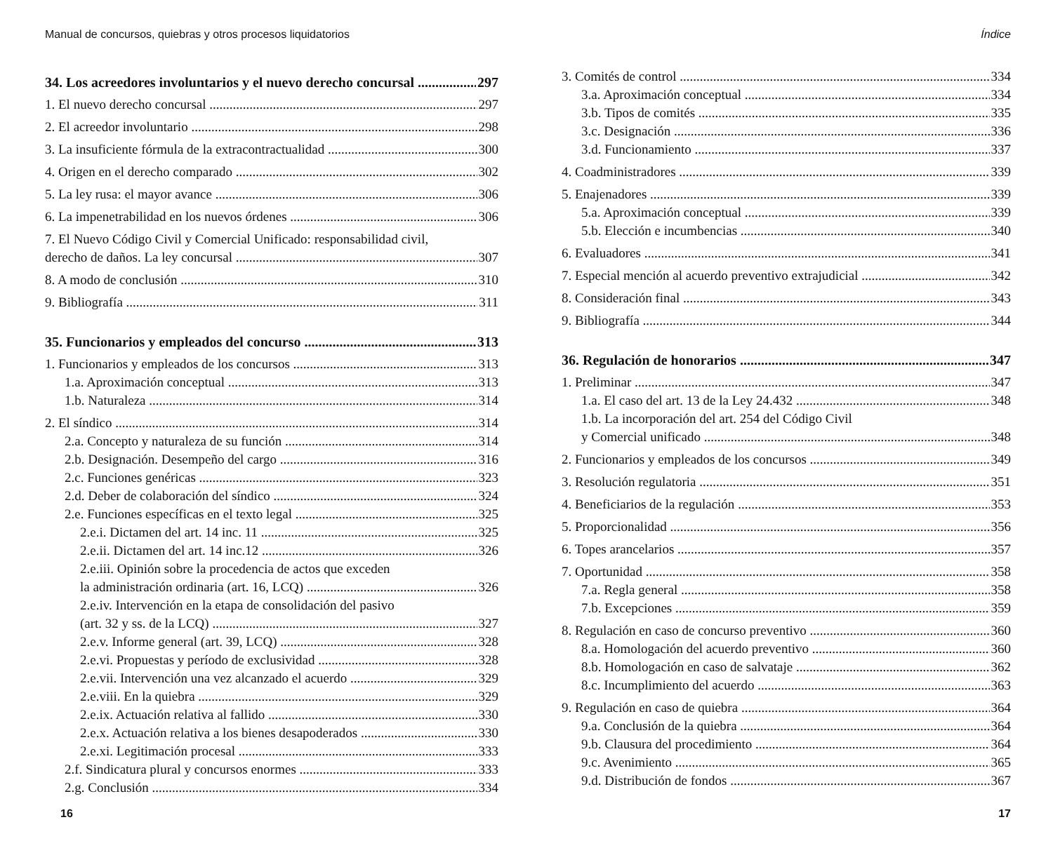Manual de concursos, quiebras y otros procesos liquidatorios
34. Los acreedores involuntarios y el nuevo derecho concursal 297
1. El nuevo derecho concursal 297
2. El acreedor involuntario 298
3. La insuficiente fórmula de la extracontractualidad 300
4. Origen en el derecho comparado 302
5. La ley rusa: el mayor avance 306
6. La impenetrabilidad en los nuevos órdenes 306
7. El Nuevo Código Civil y Comercial Unificado: responsabilidad civil,
derecho de daños. La ley concursal 307
8. A modo de conclusión 310
9. Bibliografía 311
35. Funcionarios y empleados del concurso 313
1. Funcionarios y empleados de los concursos 313
1.a. Aproximación conceptual 313
1.b. Naturaleza 314
2. El síndico 314
2.a. Concepto y naturaleza de su función 314
2.b. Designación. Desempeño del cargo 316
2.c. Funciones genéricas 323
2.d. Deber de colaboración del síndico 324
2.e. Funciones específicas en el texto legal 325
2.e.i. Dictamen del art. 14 inc. 11 325
2.e.ii. Dictamen del art. 14 inc.12 326
2.e.iii. Opinión sobre la procedencia de actos que exceden
la administración ordinaria (art. 16, LCQ) 326
2.e.iv. Intervención en la etapa de consolidación del pasivo
(art. 32 y ss. de la LCQ) 327
2.e.v. Informe general (art. 39, LCQ) 328
2.e.vi. Propuestas y período de exclusividad 328
2.e.vii. Intervención una vez alcanzado el acuerdo 329
2.e.viii. En la quiebra 329
2.e.ix. Actuación relativa al fallido 330
2.e.x. Actuación relativa a los bienes desapoderados 330
2.e.xi. Legitimación procesal 333
2.f. Sindicatura plural y concursos enormes 333
2.g. Conclusión 334
16
Índice
3. Comités de control 334
3.a. Aproximación conceptual 334
3.b. Tipos de comités 335
3.c. Designación 336
3.d. Funcionamiento 337
4. Coadministradores 339
5. Enajenadores 339
5.a. Aproximación conceptual 339
5.b. Elección e incumbencias 340
6. Evaluadores 341
7. Especial mención al acuerdo preventivo extrajudicial 342
8. Consideración final 343
9. Bibliografía 344
36. Regulación de honorarios 347
1. Preliminar 347
1.a. El caso del art. 13 de la Ley 24.432 348
1.b. La incorporación del art. 254 del Código Civil
y Comercial unificado 348
2. Funcionarios y empleados de los concursos 349
3. Resolución regulatoria 351
4. Beneficiarios de la regulación 353
5. Proporcionalidad 356
6. Topes arancelarios 357
7. Oportunidad 358
7.a. Regla general 358
7.b. Excepciones 359
8. Regulación en caso de concurso preventivo 360
8.a. Homologación del acuerdo preventivo 360
8.b. Homologación en caso de salvataje 362
8.c. Incumplimiento del acuerdo 363
9. Regulación en caso de quiebra 364
9.a. Conclusión de la quiebra 364
9.b. Clausura del procedimiento 364
9.c. Avenimiento 365
9.d. Distribución de fondos 367
17